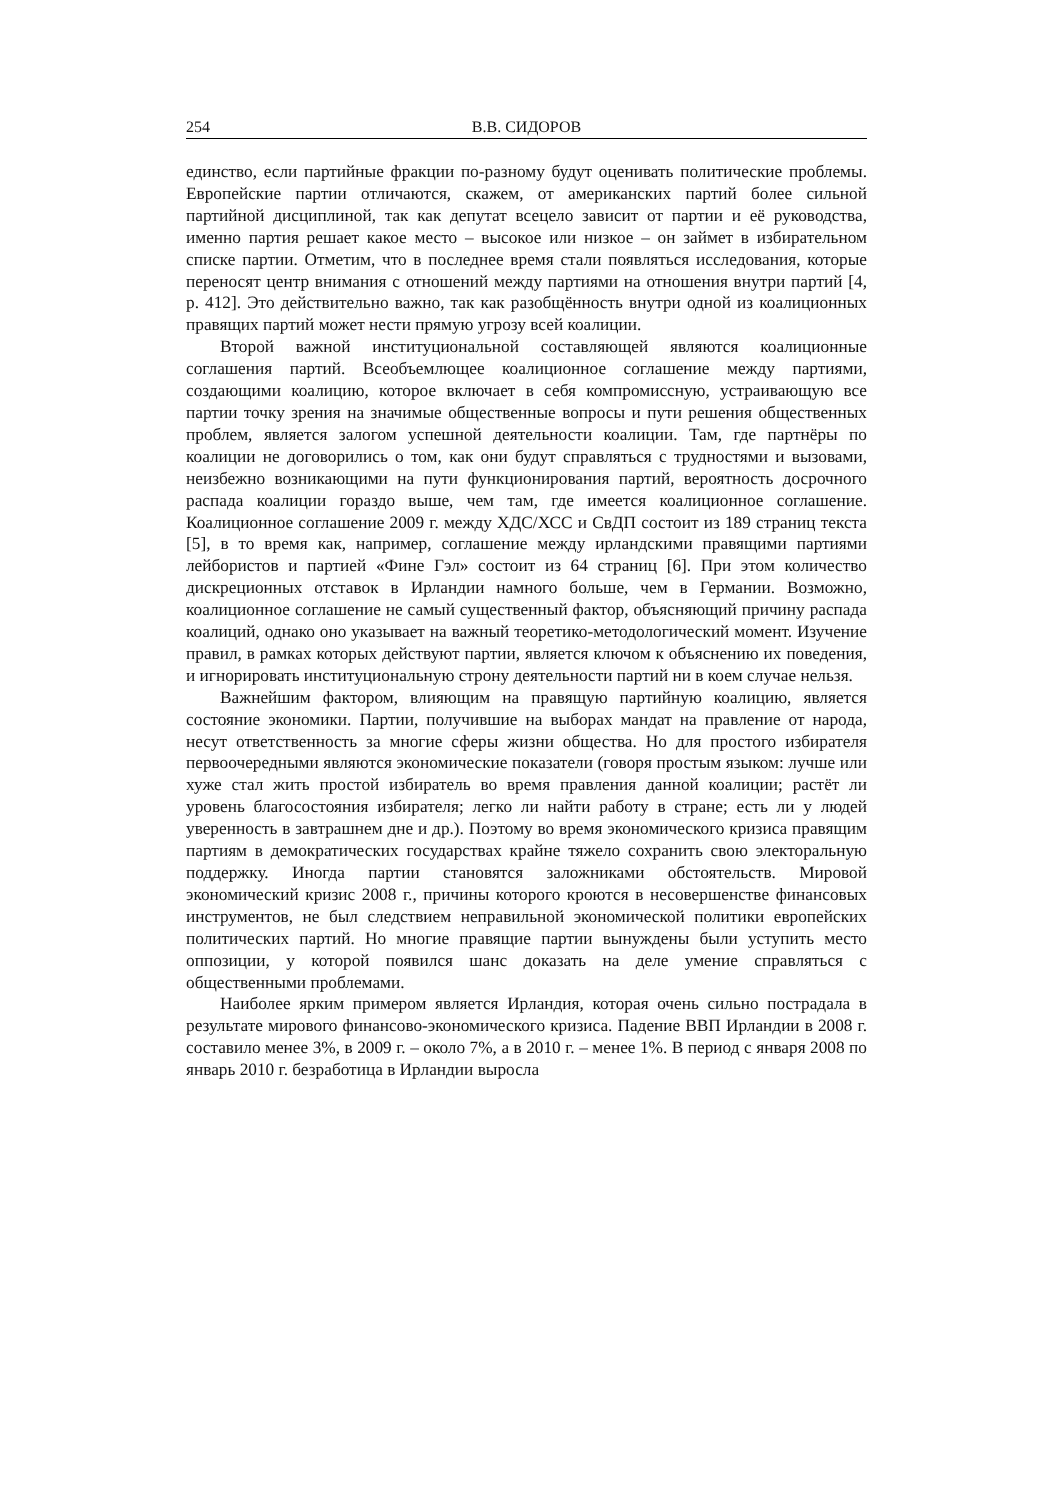254 В.В. СИДОРОВ
единство, если партийные фракции по-разному будут оценивать политические проблемы. Европейские партии отличаются, скажем, от американских партий более сильной партийной дисциплиной, так как депутат всецело зависит от партии и её руководства, именно партия решает какое место – высокое или низкое – он займет в избирательном списке партии. Отметим, что в последнее время стали появляться исследования, которые переносят центр внимания с отношений между партиями на отношения внутри партий [4, p. 412]. Это действительно важно, так как разобщённость внутри одной из коалиционных правящих партий может нести прямую угрозу всей коалиции.
Второй важной институциональной составляющей являются коалиционные соглашения партий. Всеобъемлющее коалиционное соглашение между партиями, создающими коалицию, которое включает в себя компромиссную, устраивающую все партии точку зрения на значимые общественные вопросы и пути решения общественных проблем, является залогом успешной деятельности коалиции. Там, где партнёры по коалиции не договорились о том, как они будут справляться с трудностями и вызовами, неизбежно возникающими на пути функционирования партий, вероятность досрочного распада коалиции гораздо выше, чем там, где имеется коалиционное соглашение. Коалиционное соглашение 2009 г. между ХДС/ХСС и СвДП состоит из 189 страниц текста [5], в то время как, например, соглашение между ирландскими правящими партиями лейбористов и партией «Фине Гэл» состоит из 64 страниц [6]. При этом количество дискреционных отставок в Ирландии намного больше, чем в Германии. Возможно, коалиционное соглашение не самый существенный фактор, объясняющий причину распада коалиций, однако оно указывает на важный теоретико-методологический момент. Изучение правил, в рамках которых действуют партии, является ключом к объяснению их поведения, и игнорировать институциональную строну деятельности партий ни в коем случае нельзя.
Важнейшим фактором, влияющим на правящую партийную коалицию, является состояние экономики. Партии, получившие на выборах мандат на правление от народа, несут ответственность за многие сферы жизни общества. Но для простого избирателя первоочередными являются экономические показатели (говоря простым языком: лучше или хуже стал жить простой избиратель во время правления данной коалиции; растёт ли уровень благосостояния избирателя; легко ли найти работу в стране; есть ли у людей уверенность в завтрашнем дне и др.). Поэтому во время экономического кризиса правящим партиям в демократических государствах крайне тяжело сохранить свою электоральную поддержку. Иногда партии становятся заложниками обстоятельств. Мировой экономический кризис 2008 г., причины которого кроются в несовершенстве финансовых инструментов, не был следствием неправильной экономической политики европейских политических партий. Но многие правящие партии вынуждены были уступить место оппозиции, у которой появился шанс доказать на деле умение справляться с общественными проблемами.
Наиболее ярким примером является Ирландия, которая очень сильно пострадала в результате мирового финансово-экономического кризиса. Падение ВВП Ирландии в 2008 г. составило менее 3%, в 2009 г. – около 7%, а в 2010 г. – менее 1%. В период с января 2008 по январь 2010 г. безработица в Ирландии выросла